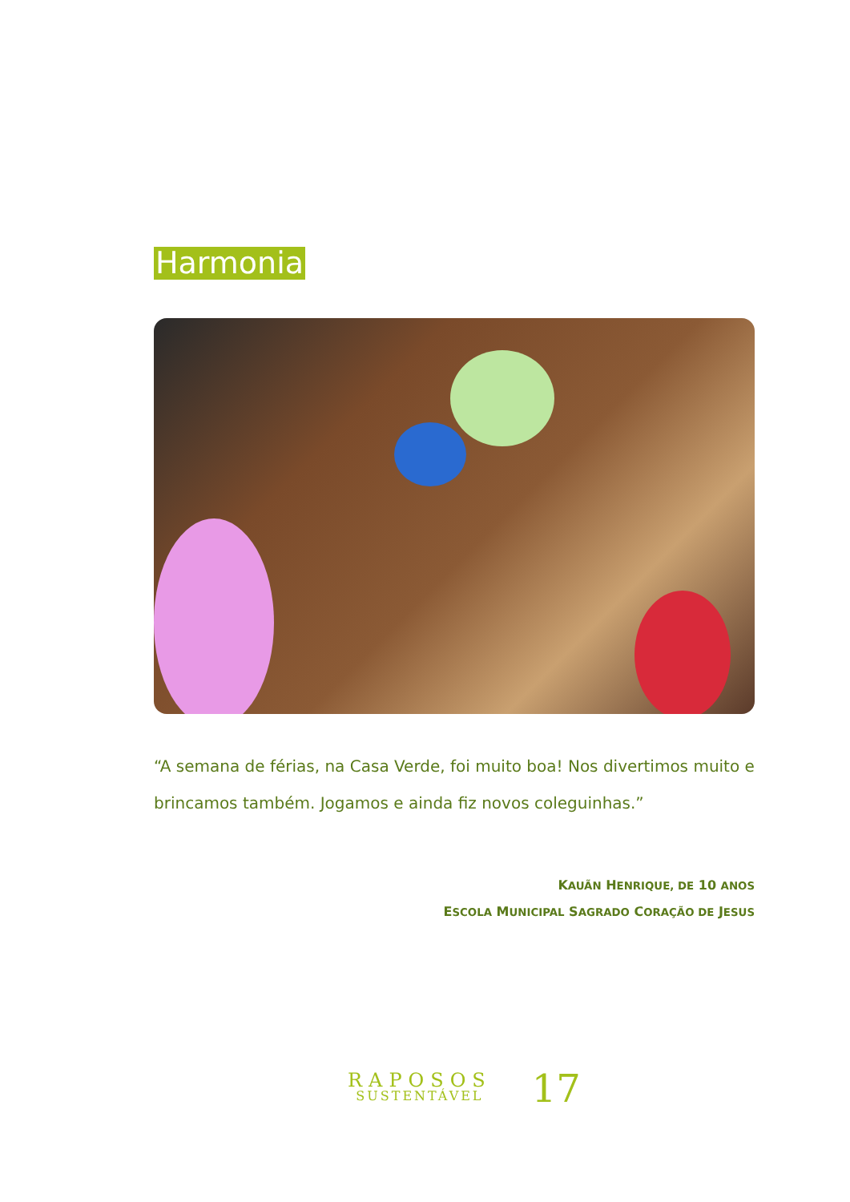Harmonia
“A semana de férias, na Casa Verde, foi muito boa! Nos divertimos muito e brincamos também. Jogamos e ainda fiz novos coleguinhas.”
KAUÃN HENRIQUE, DE 10 ANOS
ESCOLA MUNICIPAL SAGRADO CORAÇÃO DE JESUS
RAPOSOS
SUSTENTÁVEL
17